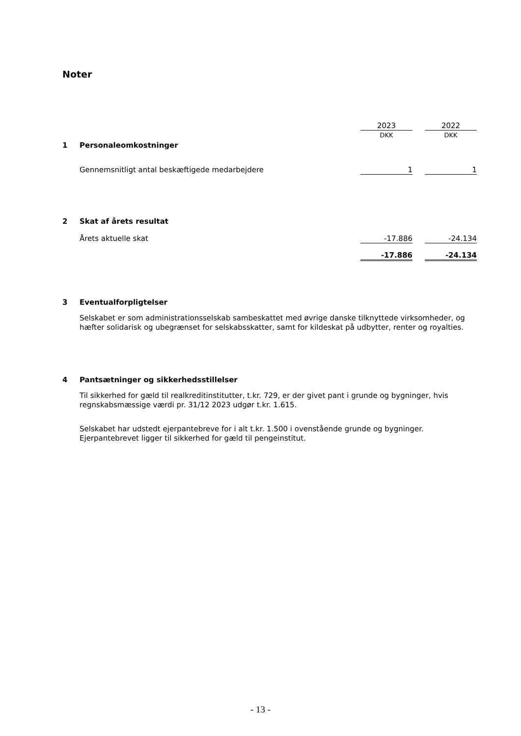Noter
| | | 2023 | | 2022 |
| | | DKK | | DKK |
| 1 | Personaleomkostninger | | | |
| | Gennemsnitligt antal beskæftigede medarbejdere | 1 | | 1 |
| 2 | Skat af årets resultat | | | |
| | Årets aktuelle skat | -17.886 | | -24.134 |
| | | -17.886 | | -24.134 |
3 Eventualforpligtelser
Selskabet er som administrationsselskab sambeskattet med øvrige danske tilknyttede virksomheder, og hæfter solidarisk og ubegrænset for selskabsskatter, samt for kildeskat på udbytter, renter og royalties.
4 Pantsætninger og sikkerhedsstillelser
Til sikkerhed for gæld til realkreditinstitutter, t.kr. 729, er der givet pant i grunde og bygninger, hvis regnskabsmæssige værdi pr. 31/12 2023 udgør t.kr. 1.615.
Selskabet har udstedt ejerpantebreve for i alt t.kr. 1.500 i ovenstående grunde og bygninger. Ejerpantebrevet ligger til sikkerhed for gæld til pengeinstitut.
- 13 -